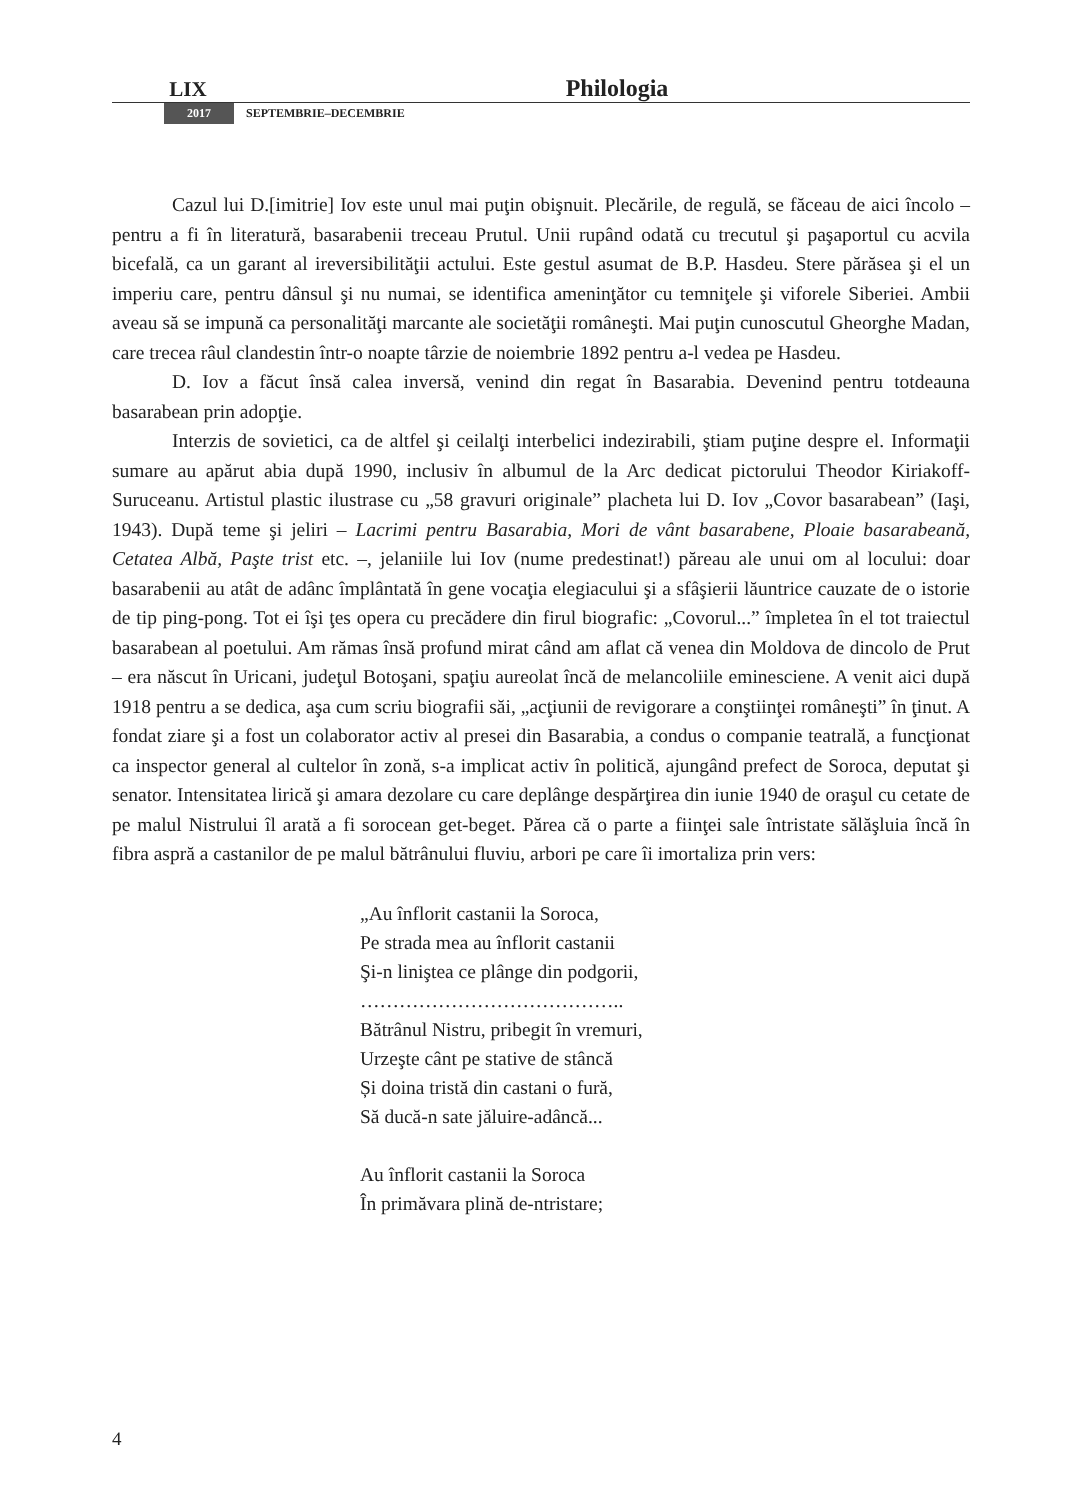LIX Philologia
2017 SEPTEMBRIE–DECEMBRIE
Cazul lui D.[imitrie] Iov este unul mai puţin obişnuit. Plecările, de regulă, se făceau de aici încolo – pentru a fi în literatură, basarabenii treceau Prutul. Unii rupând odată cu trecutul şi paşaportul cu acvila bicefală, ca un garant al ireversibilităţii actului. Este gestul asumat de B.P. Hasdeu. Stere părăsea şi el un imperiu care, pentru dânsul şi nu numai, se identifica ameninţător cu temniţele şi viforele Siberiei. Ambii aveau să se impună ca personalităţi marcante ale societăţii româneşti. Mai puţin cunoscutul Gheorghe Madan, care trecea râul clandestin într-o noapte târzie de noiembrie 1892 pentru a-l vedea pe Hasdeu.
D. Iov a făcut însă calea inversă, venind din regat în Basarabia. Devenind pentru totdeauna basarabean prin adopţie.
Interzis de sovietici, ca de altfel şi ceilalţi interbelici indezirabili, ştiam puţine despre el. Informaţii sumare au apărut abia după 1990, inclusiv în albumul de la Arc dedicat pictorului Theodor Kiriakoff-Suruceanu. Artistul plastic ilustrase cu „58 gravuri originale” placheta lui D. Iov „Covor basarabean” (Iaşi, 1943). După teme şi jeliri – Lacrimi pentru Basarabia, Mori de vânt basarabene, Ploaie basarabeană, Cetatea Albă, Paşte trist etc. –, jelaniile lui Iov (nume predestinat!) păreau ale unui om al locului: doar basarabenii au atât de adânc împlântată în gene vocaţia elegiacului şi a sfâşierii lăuntrice cauzate de o istorie de tip ping-pong. Tot ei îşi ţes opera cu precădere din firul biografic: „Covorul...” împletea în el tot traiectul basarabean al poetului. Am rămas însă profund mirat când am aflat că venea din Moldova de dincolo de Prut – era născut în Uricani, judeţul Botoşani, spaţiu aureolat încă de melancoliile eminesciene. A venit aici după 1918 pentru a se dedica, aşa cum scriu biografii săi, „acţiunii de revigorare a conştiinţei româneşti” în ţinut. A fondat ziare şi a fost un colaborator activ al presei din Basarabia, a condus o companie teatrală, a funcţionat ca inspector general al cultelor în zonă, s-a implicat activ în politică, ajungând prefect de Soroca, deputat şi senator. Intensitatea lirică şi amara dezolare cu care deplânge despărţirea din iunie 1940 de oraşul cu cetate de pe malul Nistrului îl arată a fi sorocean get-beget. Părea că o parte a fiinţei sale întristate sălăşluia încă în fibra aspră a castanilor de pe malul bătrânului fluviu, arbori pe care îi imortaliza prin vers:
„Au înflorit castanii la Soroca,
Pe strada mea au înflorit castanii
Şi-n liniştea ce plânge din podgorii,
…………………………………..
Bătrânul Nistru, pribegit în vremuri,
Urzeşte cânt pe stative de stâncă
Și doina tristă din castani o fură,
Să ducă-n sate jăluire-adâncă...
Au înflorit castanii la Soroca
În primăvara plină de-ntristare;
4